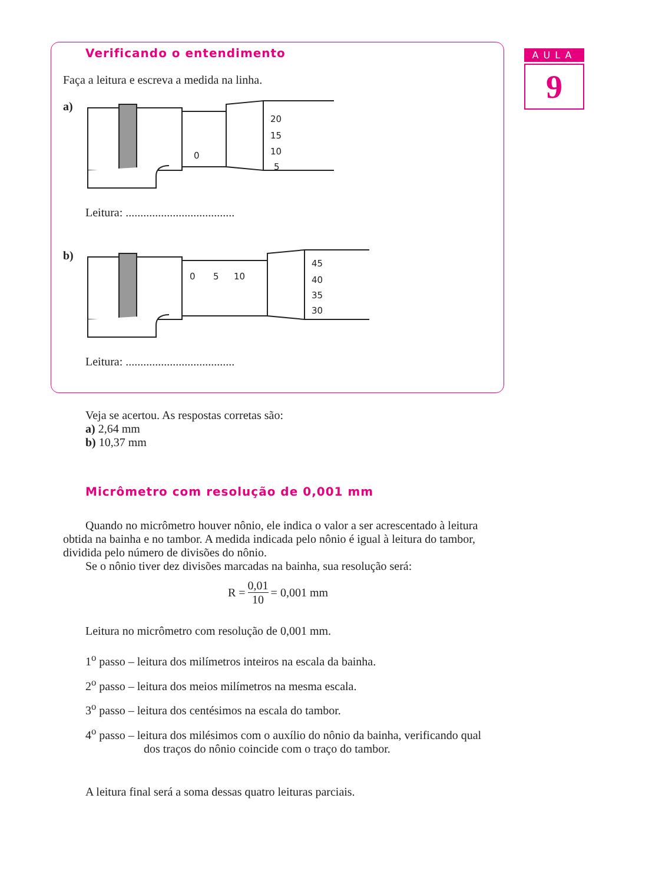AULA
9
Verificando o entendimento
Faça a leitura e escreva a medida na linha.
a)
20
15
10
5
0
Leitura: .....................................
b)
45
40
35
30
0
5
10
Leitura: .....................................
Veja se acertou. As respostas corretas são:
a) 2,64 mm
b) 10,37 mm
Micrômetro com resolução de 0,001 mm
Quando no micrômetro houver nônio, ele indica o valor a ser acrescentado à leitura obtida na bainha e no tambor. A medida indicada pelo nônio é igual à leitura do tambor, dividida pelo número de divisões do nônio.
Se o nônio tiver dez divisões marcadas na bainha, sua resolução será:
R = 0,01 10 = 0,001 mm
Leitura no micrômetro com resolução de 0,001 mm.
1<sup>o</sup> passo – leitura dos milímetros inteiros na escala da bainha.
2<sup>o</sup> passo – leitura dos meios milímetros na mesma escala.
3<sup>o</sup> passo – leitura dos centésimos na escala do tambor.
4<sup>o</sup> passo – leitura dos milésimos com o auxílio do nônio da bainha, verificando qual dos traços do nônio coincide com o traço do tambor.
A leitura final será a soma dessas quatro leituras parciais.